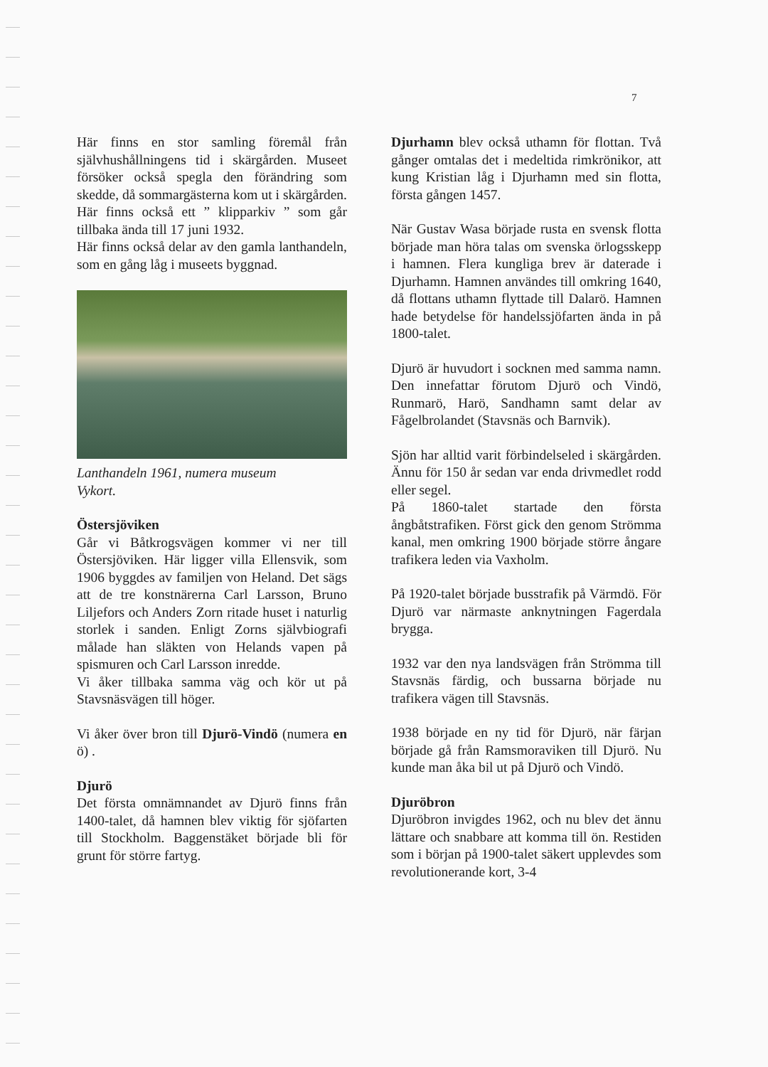7
Här finns en stor samling föremål från självhushållningens tid i skärgården. Museet försöker också spegla den förändring som skedde, då sommargästerna kom ut i skärgården. Här finns också ett ” klipparkiv ” som går tillbaka ända till 17 juni 1932.
Här finns också delar av den gamla lanthandeln, som en gång låg i museets byggnad.
Lanthandeln 1961, numera museum
Vykort.
Östersjöviken
Går vi Båtkrogsvägen kommer vi ner till Östersjöviken. Här ligger villa Ellensvik, som 1906 byggdes av familjen von Heland. Det sägs att de tre konstnärerna Carl Larsson, Bruno Liljefors och Anders Zorn ritade huset i naturlig storlek i sanden. Enligt Zorns självbiografi målade han släkten von Helands vapen på spismuren och Carl Larsson inredde.
Vi åker tillbaka samma väg och kör ut på Stavsnäsvägen till höger.
Vi åker över bron till Djurö-Vindö (numera en ö) .
Djurö
Det första omnämnandet av Djurö finns från 1400-talet, då hamnen blev viktig för sjöfarten till Stockholm. Baggenstäket började bli för grunt för större fartyg.
Djurhamn blev också uthamn för flottan. Två gånger omtalas det i medeltida rimkrönikor, att kung Kristian låg i Djurhamn med sin flotta, första gången 1457.
När Gustav Wasa började rusta en svensk flotta började man höra talas om svenska örlogsskepp i hamnen. Flera kungliga brev är daterade i Djurhamn. Hamnen användes till omkring 1640, då flottans uthamn flyttade till Dalarö. Hamnen hade betydelse för handelssjöfarten ända in på 1800-talet.
Djurö är huvudort i socknen med samma namn. Den innefattar förutom Djurö och Vindö, Runmarö, Harö, Sandhamn samt delar av Fågelbrolandet (Stavsnäs och Barnvik).
Sjön har alltid varit förbindelseled i skärgården. Ännu för 150 år sedan var enda drivmedlet rodd eller segel.
På 1860-talet startade den första ångbåtstrafiken. Först gick den genom Strömma kanal, men omkring 1900 började större ångare trafikera leden via Vaxholm.
På 1920-talet började busstrafik på Värmdö. För Djurö var närmaste anknytningen Fagerdala brygga.
1932 var den nya landsvägen från Strömma till Stavsnäs färdig, och bussarna började nu trafikera vägen till Stavsnäs.
1938 började en ny tid för Djurö, när färjan började gå från Ramsmoraviken till Djurö. Nu kunde man åka bil ut på Djurö och Vindö.
Djuröbron
Djuröbron invigdes 1962, och nu blev det ännu lättare och snabbare att komma till ön. Restiden som i början på 1900-talet säkert upplevdes som revolutionerande kort, 3-4